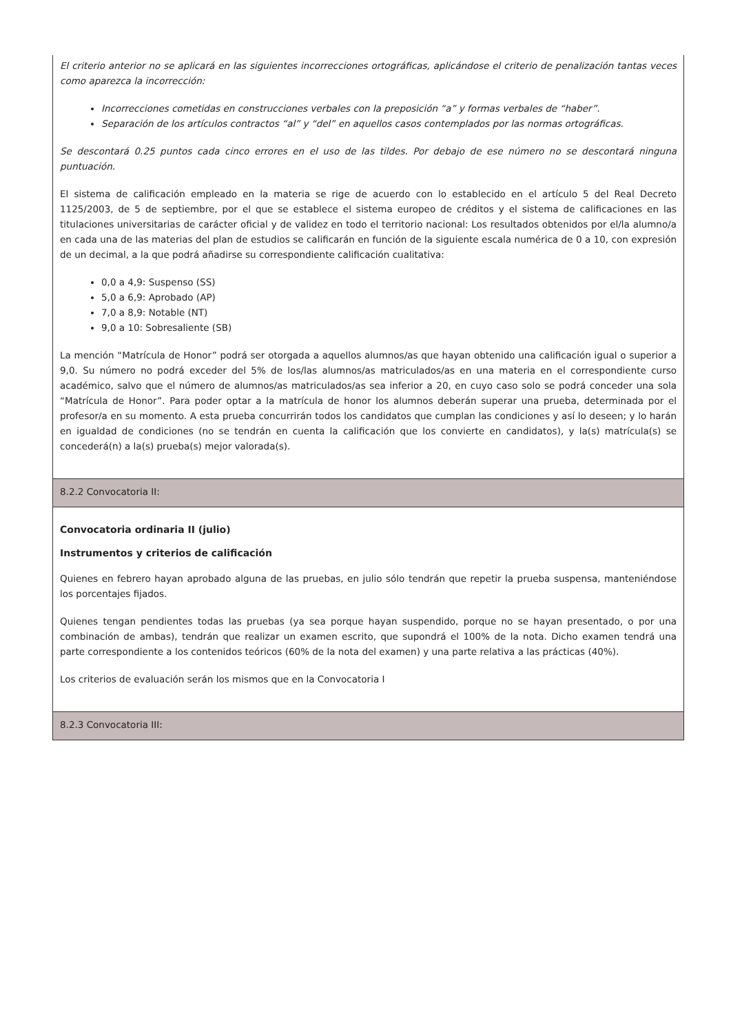El criterio anterior no se aplicará en las siguientes incorrecciones ortográficas, aplicándose el criterio de penalización tantas veces como aparezca la incorrección:
Incorrecciones cometidas en construcciones verbales con la preposición “a” y formas verbales de “haber”.
Separación de los artículos contractos “al” y “del” en aquellos casos contemplados por las normas ortográficas.
Se descontará 0.25 puntos cada cinco errores en el uso de las tildes. Por debajo de ese número no se descontará ninguna puntuación.
El sistema de calificación empleado en la materia se rige de acuerdo con lo establecido en el artículo 5 del Real Decreto 1125/2003, de 5 de septiembre, por el que se establece el sistema europeo de créditos y el sistema de calificaciones en las titulaciones universitarias de carácter oficial y de validez en todo el territorio nacional: Los resultados obtenidos por el/la alumno/a en cada una de las materias del plan de estudios se calificarán en función de la siguiente escala numérica de 0 a 10, con expresión de un decimal, a la que podrá añadirse su correspondiente calificación cualitativa:
0,0 a 4,9: Suspenso (SS)
5,0 a 6,9: Aprobado (AP)
7,0 a 8,9: Notable (NT)
9,0 a 10: Sobresaliente (SB)
La mención “Matrícula de Honor” podrá ser otorgada a aquellos alumnos/as que hayan obtenido una calificación igual o superior a 9,0. Su número no podrá exceder del 5% de los/las alumnos/as matriculados/as en una materia en el correspondiente curso académico, salvo que el número de alumnos/as matriculados/as sea inferior a 20, en cuyo caso solo se podrá conceder una sola “Matrícula de Honor”. Para poder optar a la matrícula de honor los alumnos deberán superar una prueba, determinada por el profesor/a en su momento. A esta prueba concurrirán todos los candidatos que cumplan las condiciones y así lo deseen; y lo harán en igualdad de condiciones (no se tendrán en cuenta la calificación que los convierte en candidatos), y la(s) matrícula(s) se concederá(n) a la(s) prueba(s) mejor valorada(s).
8.2.2 Convocatoria II:
Convocatoria ordinaria II (julio)
Instrumentos y criterios de calificación
Quienes en febrero hayan aprobado alguna de las pruebas, en julio sólo tendrán que repetir la prueba suspensa, manteniéndose los porcentajes fijados.
Quienes tengan pendientes todas las pruebas (ya sea porque hayan suspendido, porque no se hayan presentado, o por una combinación de ambas), tendrán que realizar un examen escrito, que supondrá el 100% de la nota. Dicho examen tendrá una parte correspondiente a los contenidos teóricos (60% de la nota del examen) y una parte relativa a las prácticas (40%).
Los criterios de evaluación serán los mismos que en la Convocatoria I
8.2.3 Convocatoria III: